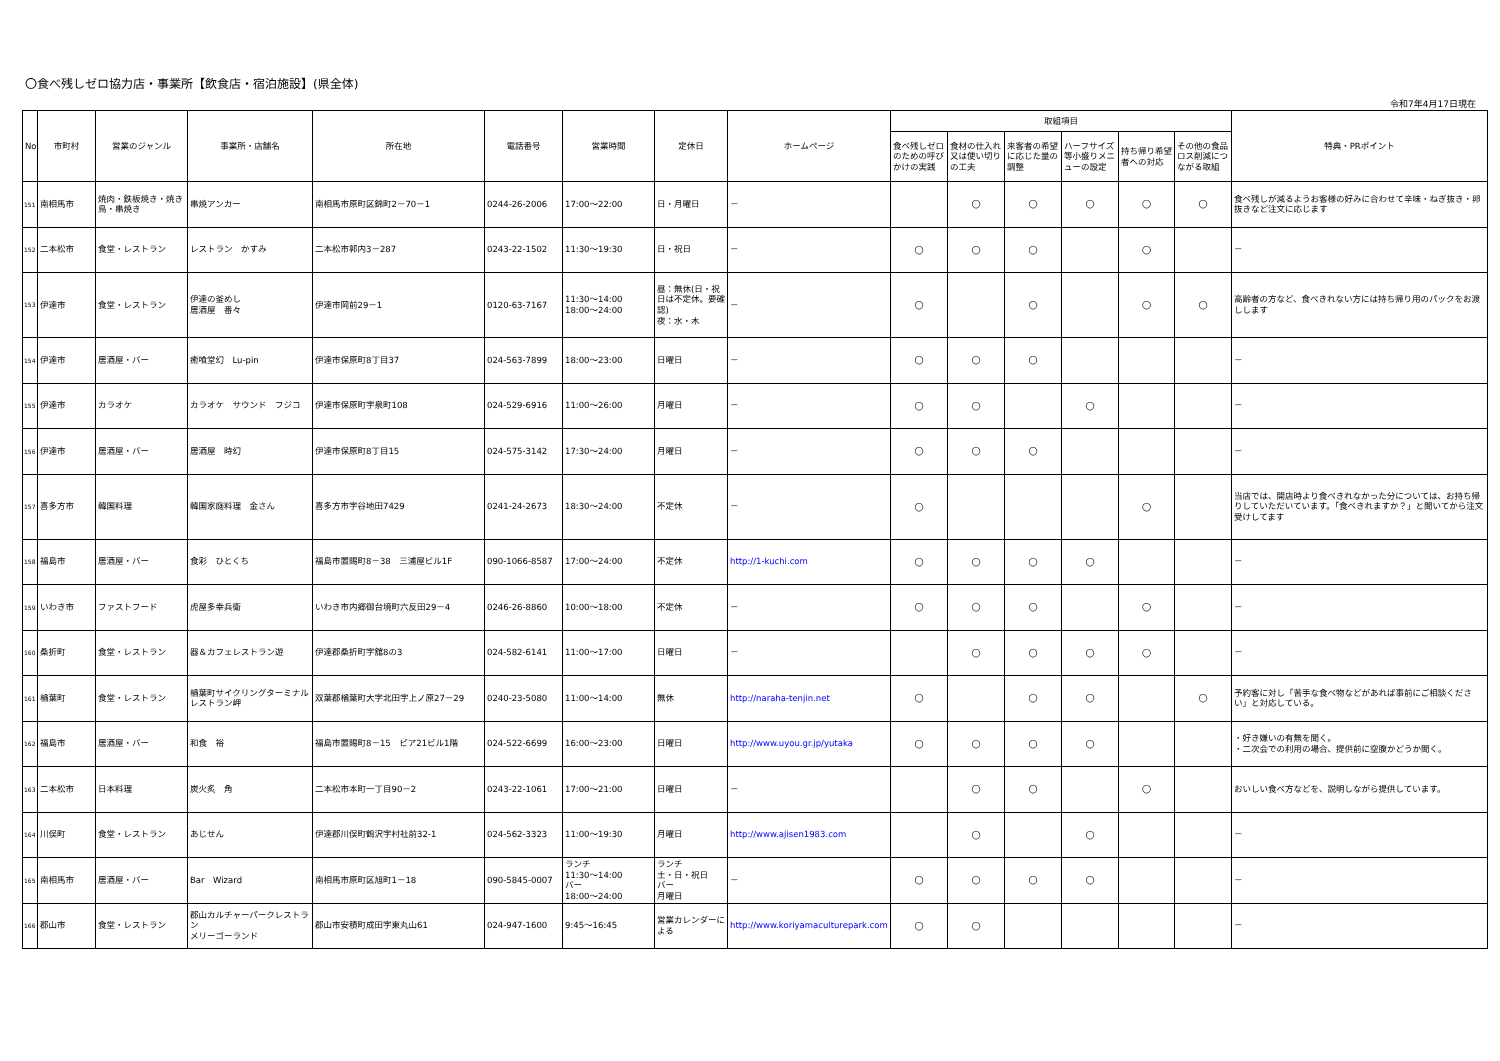〇食べ残しゼロ協力店・事業所【飲食店・宿泊施設】(県全体)
令和7年4月17日現在
| No. | 市町村 | 営業のジャンル | 事業所・店舗名 | 所在地 | 電話番号 | 営業時間 | 定休日 | ホームページ | 取組項目 | | | | | | 特典・PRポイント |
| --- | --- | --- | --- | --- | --- | --- | --- | --- | --- | --- | --- | --- | --- | --- | --- |
| | | | | | | | | | 食べ残しゼロのための呼びかけの実践 | 食材の仕入れ又は使い切りの工夫 | 来客者の希望に応じた量の調整 | ハーフサイズ等小盛りメニューの設定 | 持ち帰り希望者への対応 | その他の食品ロス削減につながる取組 | |
| 151 | 南相馬市 | 焼肉・鉄板焼き・焼き鳥・串焼き | 串焼アンカー | 南相馬市原町区錦町2－70－1 | 0244-26-2006 | 17:00～22:00 | 日・月曜日 | － | | ○ | ○ | ○ | ○ | ○ | 食べ残しが減るようお客様の好みに合わせて辛味・ねぎ抜き・卵抜きなど注文に応じます |
| 152 | 二本松市 | 食堂・レストラン | レストラン かすみ | 二本松市郭内3－287 | 0243-22-1502 | 11:30～19:30 | 日・祝日 | － | ○ | ○ | ○ | | ○ | | － |
| 153 | 伊達市 | 食堂・レストラン | 伊達の釜めし 居酒屋 番々 | 伊達市岡前29－1 | 0120-63-7167 | 11:30～14:00 18:00～24:00 | 昼：無休(日・祝日は不定休。要確認) 夜：水・木 | － | ○ | | ○ | | ○ | ○ | 高齢者の方など、食べきれない方には持ち帰り用のパックをお渡しします |
| 154 | 伊達市 | 居酒屋・バー | 癒喰堂幻 Lu-pin | 伊達市保原町8丁目37 | 024-563-7899 | 18:00～23:00 | 日曜日 | － | ○ | ○ | ○ | | | | － |
| 155 | 伊達市 | カラオケ | カラオケ サウンド フジコ | 伊達市保原町字泉町108 | 024-529-6916 | 11:00～26:00 | 月曜日 | － | ○ | ○ | | ○ | | | － |
| 156 | 伊達市 | 居酒屋・バー | 居酒屋 時幻 | 伊達市保原町8丁目15 | 024-575-3142 | 17:30～24:00 | 月曜日 | － | ○ | ○ | ○ | | | | － |
| 157 | 喜多方市 | 韓国料理 | 韓国家庭料理 金さん | 喜多方市字谷地田7429 | 0241-24-2673 | 18:30～24:00 | 不定休 | － | ○ | | | | ○ | | 当店では、開店時より食べきれなかった分については、お持ち帰りしていただいています。「食べきれますか？」と聞いてから注文受けしてます |
| 158 | 福島市 | 居酒屋・バー | 食彩 ひとくち | 福島市置賜町8－38 三浦屋ビル1F | 090-1066-8587 | 17:00～24:00 | 不定休 | http://1-kuchi.com | ○ | ○ | ○ | ○ | | | － |
| 159 | いわき市 | ファストフード | 虎屋多幸兵衛 | いわき市内郷御台境町六反田29－4 | 0246-26-8860 | 10:00～18:00 | 不定休 | － | ○ | ○ | ○ | | ○ | | － |
| 160 | 桑折町 | 食堂・レストラン | 器＆カフェレストラン遊 | 伊達郡桑折町字舘8の3 | 024-582-6141 | 11:00～17:00 | 日曜日 | － | | ○ | ○ | ○ | ○ | | － |
| 161 | 楢葉町 | 食堂・レストラン | 楢葉町サイクリングターミナル レストラン岬 | 双葉郡楢葉町大字北田字上ノ原27－29 | 0240-23-5080 | 11:00～14:00 | 無休 | http://naraha-tenjin.net | ○ | | ○ | ○ | | ○ | 予約客に対し「苦手な食べ物などがあれば事前にご相談ください」と対応している。 |
| 162 | 福島市 | 居酒屋・バー | 和食 裕 | 福島市置賜町8－15 ピア21ビル1階 | 024-522-6699 | 16:00～23:00 | 日曜日 | http://www.uyou.gr.jp/yutaka | ○ | ○ | ○ | ○ | | | ・好き嫌いの有無を聞く。 ・二次会での利用の場合、提供前に空腹かどうか聞く。 |
| 163 | 二本松市 | 日本料理 | 炭火炙 角 | 二本松市本町一丁目90－2 | 0243-22-1061 | 17:00～21:00 | 日曜日 | － | | ○ | ○ | | ○ | | おいしい食べ方などを、説明しながら提供しています。 |
| 164 | 川俣町 | 食堂・レストラン | あじせん | 伊達郡川俣町鶴沢字村社前32-1 | 024-562-3323 | 11:00～19:30 | 月曜日 | http://www.ajisen1983.com | | ○ | | ○ | | | － |
| 165 | 南相馬市 | 居酒屋・バー | Bar Wizard | 南相馬市原町区旭町1－18 | 090-5845-0007 | ランチ 11:30～14:00 バー 18:00～24:00 | ランチ 土・日・祝日 バー 月曜日 | － | ○ | ○ | ○ | ○ | | | － |
| 166 | 郡山市 | 食堂・レストラン | 郡山カルチャーパークレストラン メリーゴーランド | 郡山市安積町成田字東丸山61 | 024-947-1600 | 9:45～16:45 | 営業カレンダーによる | http://www.koriyamaculturepark.com | ○ | ○ | | | | | － |